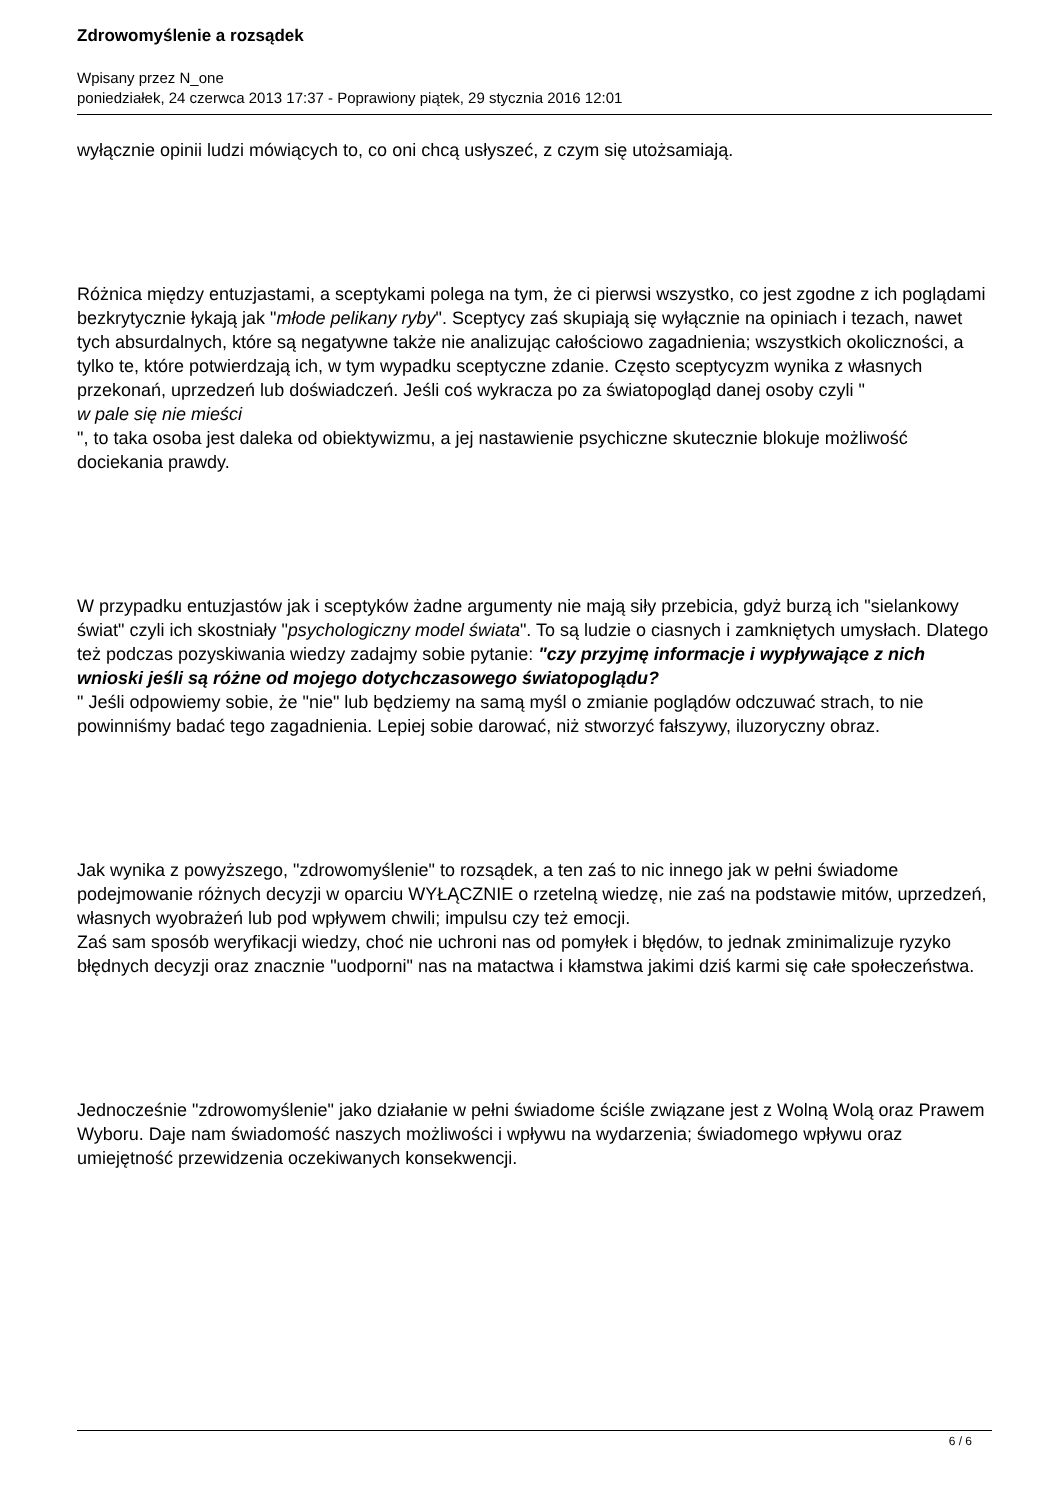Zdrowomyślenie a rozsądek
Wpisany przez N_one
poniedziałek, 24 czerwca 2013 17:37 - Poprawiony piątek, 29 stycznia 2016 12:01
wyłącznie opinii ludzi mówiących to, co oni chcą usłyszeć, z czym się utożsamiają.
Różnica między entuzjastami, a sceptykami polega na tym, że ci pierwsi wszystko, co jest zgodne z ich poglądami bezkrytycznie łykają jak "młode pelikany ryby". Sceptycy zaś skupiają się wyłącznie na opiniach i tezach, nawet tych absurdalnych, które są negatywne także nie analizując całościowo zagadnienia; wszystkich okoliczności, a tylko te, które potwierdzają ich, w tym wypadku sceptyczne zdanie. Często sceptycyzm wynika z własnych przekonań, uprzedzeń lub doświadczeń. Jeśli coś wykracza po za światopogląd danej osoby czyli "
w pale się nie mieści
", to taka osoba jest daleka od obiektywizmu, a jej nastawienie psychiczne skutecznie blokuje możliwość dociekania prawdy.
W przypadku entuzjastów jak i sceptyków żadne argumenty nie mają siły przebicia, gdyż burzą ich "sielankowy świat" czyli ich skostniały "psychologiczny model świata". To są ludzie o ciasnych i zamkniętych umysłach. Dlatego też podczas pozyskiwania wiedzy zadajmy sobie pytanie: "czy przyjmę informacje i wypływające z nich wnioski jeśli są różne od mojego dotychczasowego światopoglądu?
" Jeśli odpowiemy sobie, że "nie" lub będziemy na samą myśl o zmianie poglądów odczuwać strach, to nie powinniśmy badać tego zagadnienia. Lepiej sobie darować, niż stworzyć fałszywy, iluzoryczny obraz.
Jak wynika z powyższego, "zdrowomyślenie" to rozsądek, a ten zaś to nic innego jak w pełni świadome podejmowanie różnych decyzji w oparciu WYŁĄCZNIE o rzetelną wiedzę, nie zaś na podstawie mitów, uprzedzeń, własnych wyobrażeń lub pod wpływem chwili; impulsu czy też emocji.
Zaś sam sposób weryfikacji wiedzy, choć nie uchroni nas od pomyłek i błędów, to jednak zminimalizuje ryzyko błędnych decyzji oraz znacznie "uodporni" nas na matactwa i kłamstwa jakimi dziś karmi się całe społeczeństwa.
Jednocześnie "zdrowomyślenie" jako działanie w pełni świadome ściśle związane jest z Wolną Wolą oraz Prawem Wyboru. Daje nam świadomość naszych możliwości i wpływu na wydarzenia; świadomego wpływu oraz umiejętność przewidzenia oczekiwanych konsekwencji.
6 / 6